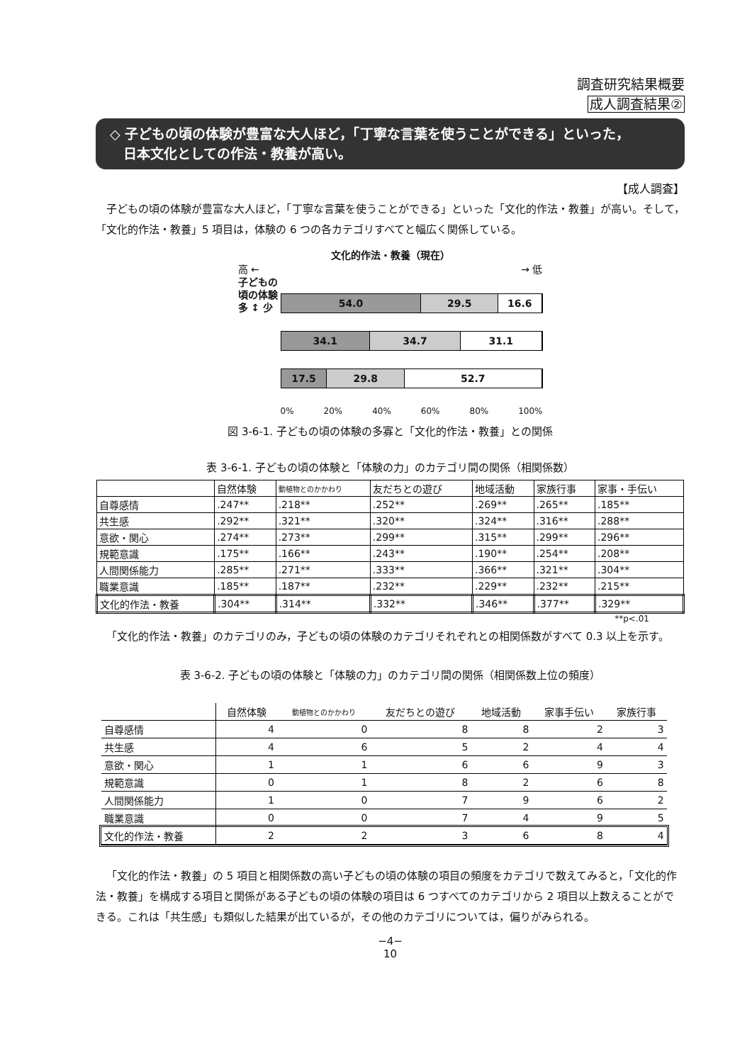調査研究結果概要
成人調査結果②
◇ 子どもの頃の体験が豊富な大人ほど，「丁寧な言葉を使うことができる」といった，
　日本文化としての作法・教養が高い。
【成人調査】
子どもの頃の体験が豊富な大人ほど，「丁寧な言葉を使うことができる」といった「文化的作法・教養」が高い。そして，「文化的作法・教養」5 項目は，体験の 6 つの各カテゴリすべてと幅広く関係している。
文化的作法・教養（現在）
高 ← → 低
子どもの頃の体験
多 ↕ 少
54.0 29.5 16.6
34.1 34.7 31.1
17.5 29.8 52.7
0% 20% 40% 60% 80% 100%
図 3-6-1. 子どもの頃の体験の多寡と「文化的作法・教養」との関係
表 3-6-1. 子どもの頃の体験と「体験の力」のカテゴリ間の関係（相関係数）
| | 自然体験 | 動植物とのかかわり | 友だちとの遊び | 地域活動 | 家族行事 | 家事・手伝い |
| --- | --- | --- | --- | --- | --- | --- |
| 自尊感情 | .247** | .218** | .252** | .269** | .265** | .185** |
| 共生感 | .292** | .321** | .320** | .324** | .316** | .288** |
| 意欲・関心 | .274** | .273** | .299** | .315** | .299** | .296** |
| 規範意識 | .175** | .166** | .243** | .190** | .254** | .208** |
| 人間関係能力 | .285** | .271** | .333** | .366** | .321** | .304** |
| 職業意識 | .185** | .187** | .232** | .229** | .232** | .215** |
| 文化的作法・教養 | .304** | .314** | .332** | .346** | .377** | .329** |
**p<.01
「文化的作法・教養」のカテゴリのみ，子どもの頃の体験のカテゴリそれぞれとの相関係数がすべて 0.3 以上を示す。
表 3-6-2. 子どもの頃の体験と「体験の力」のカテゴリ間の関係（相関係数上位の頻度）
| | 自然体験 | 動植物とのかかわり | 友だちとの遊び | 地域活動 | 家事手伝い | 家族行事 |
| --- | --- | --- | --- | --- | --- | --- |
| 自尊感情 | 4 | 0 | 8 | 8 | 2 | 3 |
| 共生感 | 4 | 6 | 5 | 2 | 4 | 4 |
| 意欲・関心 | 1 | 1 | 6 | 6 | 9 | 3 |
| 規範意識 | 0 | 1 | 8 | 2 | 6 | 8 |
| 人間関係能力 | 1 | 0 | 7 | 9 | 6 | 2 |
| 職業意識 | 0 | 0 | 7 | 4 | 9 | 5 |
| 文化的作法・教養 | 2 | 2 | 3 | 6 | 8 | 4 |
「文化的作法・教養」の 5 項目と相関係数の高い子どもの頃の体験の項目の頻度をカテゴリで数えてみると，「文化的作法・教養」を構成する項目と関係がある子どもの頃の体験の項目は 6 つすべてのカテゴリから 2 項目以上数えることができる。これは「共生感」も類似した結果が出ているが，その他のカテゴリについては，偏りがみられる。
−4−
10